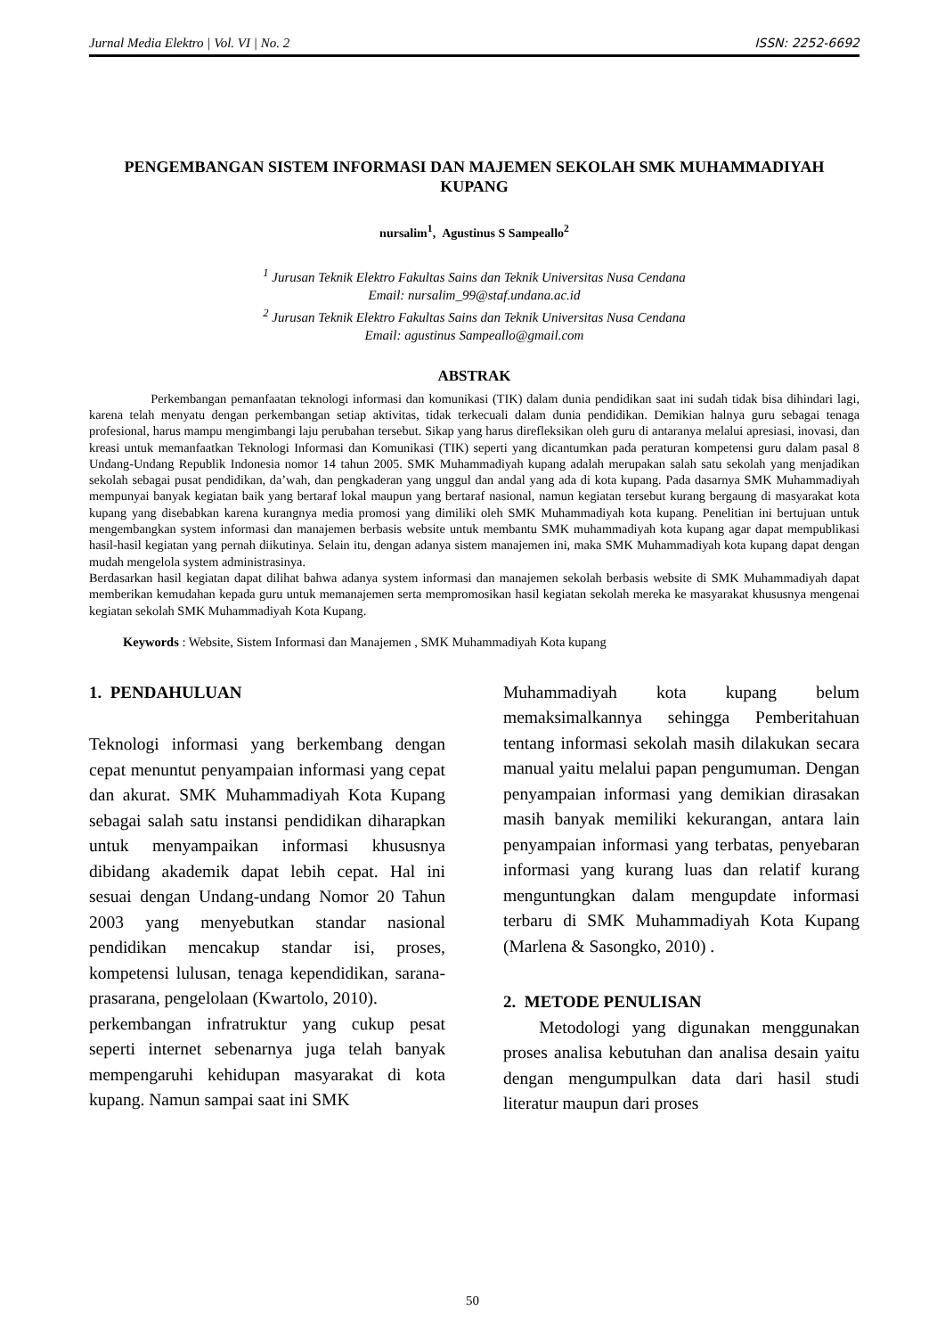Jurnal Media Elektro | Vol. VI | No. 2 ISSN: 2252-6692
PENGEMBANGAN SISTEM INFORMASI DAN MAJEMEN SEKOLAH SMK MUHAMMADIYAH KUPANG
nursalim<sup>1</sup>, Agustinus S Sampeallo<sup>2</sup>
<sup>1</sup> Jurusan Teknik Elektro Fakultas Sains dan Teknik Universitas Nusa Cendana
Email: nursalim_99@staf.undana.ac.id
<sup>2</sup> Jurusan Teknik Elektro Fakultas Sains dan Teknik Universitas Nusa Cendana
Email: agustinus Sampeallo@gmail.com
ABSTRAK
Perkembangan pemanfaatan teknologi informasi dan komunikasi (TIK) dalam dunia pendidikan saat ini sudah tidak bisa dihindari lagi, karena telah menyatu dengan perkembangan setiap aktivitas, tidak terkecuali dalam dunia pendidikan. Demikian halnya guru sebagai tenaga profesional, harus mampu mengimbangi laju perubahan tersebut. Sikap yang harus direfleksikan oleh guru di antaranya melalui apresiasi, inovasi, dan kreasi untuk memanfaatkan Teknologi Informasi dan Komunikasi (TIK) seperti yang dicantumkan pada peraturan kompetensi guru dalam pasal 8 Undang-Undang Republik Indonesia nomor 14 tahun 2005. SMK Muhammadiyah kupang adalah merupakan salah satu sekolah yang menjadikan sekolah sebagai pusat pendidikan, da’wah, dan pengkaderan yang unggul dan andal yang ada di kota kupang. Pada dasarnya SMK Muhammadiyah mempunyai banyak kegiatan baik yang bertaraf lokal maupun yang bertaraf nasional, namun kegiatan tersebut kurang bergaung di masyarakat kota kupang yang disebabkan karena kurangnya media promosi yang dimiliki oleh SMK Muhammadiyah kota kupang. Penelitian ini bertujuan untuk mengembangkan system informasi dan manajemen berbasis website untuk membantu SMK muhammadiyah kota kupang agar dapat mempublikasi hasil-hasil kegiatan yang pernah diikutinya. Selain itu, dengan adanya sistem manajemen ini, maka SMK Muhammadiyah kota kupang dapat dengan mudah mengelola system administrasinya.
Berdasarkan hasil kegiatan dapat dilihat bahwa adanya system informasi dan manajemen sekolah berbasis website di SMK Muhammadiyah dapat memberikan kemudahan kepada guru untuk memanajemen serta mempromosikan hasil kegiatan sekolah mereka ke masyarakat khususnya mengenai kegiatan sekolah SMK Muhammadiyah Kota Kupang.
Keywords : Website, Sistem Informasi dan Manajemen , SMK Muhammadiyah Kota kupang
1. PENDAHULUAN
Teknologi informasi yang berkembang dengan cepat menuntut penyampaian informasi yang cepat dan akurat. SMK Muhammadiyah Kota Kupang sebagai salah satu instansi pendidikan diharapkan untuk menyampaikan informasi khususnya dibidang akademik dapat lebih cepat. Hal ini sesuai dengan Undang-undang Nomor 20 Tahun 2003 yang menyebutkan standar nasional pendidikan mencakup standar isi, proses, kompetensi lulusan, tenaga kependidikan, sarana-prasarana, pengelolaan (Kwartolo, 2010).
perkembangan infratruktur yang cukup pesat seperti internet sebenarnya juga telah banyak mempengaruhi kehidupan masyarakat di kota kupang. Namun sampai saat ini SMK
Muhammadiyah kota kupang belum memaksimalkannya sehingga Pemberitahuan tentang informasi sekolah masih dilakukan secara manual yaitu melalui papan pengumuman. Dengan penyampaian informasi yang demikian dirasakan masih banyak memiliki kekurangan, antara lain penyampaian informasi yang terbatas, penyebaran informasi yang kurang luas dan relatif kurang menguntungkan dalam mengupdate informasi terbaru di SMK Muhammadiyah Kota Kupang (Marlena & Sasongko, 2010) .
2. METODE PENULISAN
Metodologi yang digunakan menggunakan proses analisa kebutuhan dan analisa desain yaitu dengan mengumpulkan data dari hasil studi literatur maupun dari proses
50